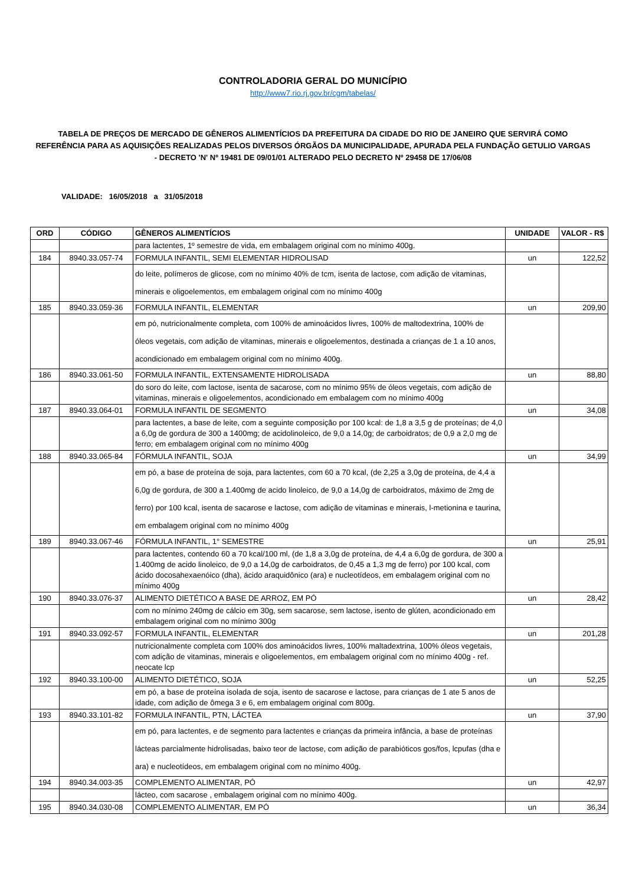CONTROLADORIA GERAL DO MUNICÍPIO
http://www7.rio.rj.gov.br/cgm/tabelas/
TABELA DE PREÇOS DE MERCADO DE GÊNEROS ALIMENTÍCIOS DA PREFEITURA DA CIDADE DO RIO DE JANEIRO QUE SERVIRÁ COMO REFERÊNCIA PARA AS AQUISIÇÕES REALIZADAS PELOS DIVERSOS ÓRGÃOS DA MUNICIPALIDADE, APURADA PELA FUNDAÇÃO GETULIO VARGAS - DECRETO 'N' Nº 19481 DE 09/01/01 ALTERADO PELO DECRETO Nº 29458 DE 17/06/08
VALIDADE: 16/05/2018 a 31/05/2018
| ORD | CÓDIGO | GÊNEROS ALIMENTÍCIOS | UNIDADE | VALOR - R$ |
| --- | --- | --- | --- | --- |
| | | para lactentes, 1º semestre de vida, em embalagem original com no mínimo 400g. | | |
| 184 | 8940.33.057-74 | FORMULA INFANTIL, SEMI ELEMENTAR HIDROLISAD | un | 122,52 |
| | | do leite, polímeros de glicose, com no mínimo 40% de tcm, isenta de lactose, com adição de vitaminas, minerais e oligoelementos, em embalagem original com no mínimo 400g | | |
| 185 | 8940.33.059-36 | FORMULA INFANTIL, ELEMENTAR | un | 209,90 |
| | | em pó, nutricionalmente completa, com 100% de aminoácidos livres, 100% de maltodextrina, 100% de óleos vegetais, com adição de vitaminas, minerais e oligoelementos, destinada a crianças de 1 a 10 anos, acondicionado em embalagem original com no mínimo 400g. | | |
| 186 | 8940.33.061-50 | FORMULA INFANTIL, EXTENSAMENTE HIDROLISADA | un | 88,80 |
| | | do soro do leite, com lactose, isenta de sacarose, com no mínimo 95% de óleos vegetais, com adição de vitaminas, minerais e oligoelementos, acondicionado em embalagem com no mínimo 400g | | |
| 187 | 8940.33.064-01 | FORMULA INFANTIL DE SEGMENTO | un | 34,08 |
| | | para lactentes, a base de leite, com a seguinte composição por 100 kcal: de 1,8 a 3,5 g de proteínas; de 4,0 a 6,0g de gordura de 300 a 1400mg; de acidolinoleico, de 9,0 a 14,0g; de carboidratos; de 0,9 a 2,0 mg de ferro; em embalagem original com no mínimo 400g | | |
| 188 | 8940.33.065-84 | FÓRMULA INFANTIL, SOJA | un | 34,99 |
| | | em pó, a base de proteína de soja, para lactentes, com 60 a 70 kcal, (de 2,25 a 3,0g de proteína, de 4,4 a 6,0g de gordura, de 300 a 1.400mg de acido linoleico, de 9,0 a 14,0g de carboidratos, máximo de 2mg de ferro) por 100 kcal, isenta de sacarose e lactose, com adição de vitaminas e minerais, l-metionina e taurina, em embalagem original com no mínimo 400g | | |
| 189 | 8940.33.067-46 | FÓRMULA INFANTIL, 1° SEMESTRE | un | 25,91 |
| | | para lactentes, contendo 60 a 70 kcal/100 ml, (de 1,8 a 3,0g de proteína, de 4,4 a 6,0g de gordura, de 300 a 1.400mg de acido linoleico, de 9,0 a 14,0g de carboidratos, de 0,45 a 1,3 mg de ferro) por 100 kcal, com ácido docosahexaenóico (dha), ácido araquidônico (ara) e nucleotídeos, em embalagem original com no mínimo 400g | | |
| 190 | 8940.33.076-37 | ALIMENTO DIETÉTICO A BASE DE ARROZ, EM PÓ | un | 28,42 |
| | | com no mínimo 240mg de cálcio em 30g, sem sacarose, sem lactose, isento de glúten, acondicionado em embalagem original com no mínimo 300g | | |
| 191 | 8940.33.092-57 | FORMULA INFANTIL, ELEMENTAR | un | 201,28 |
| | | nutricionalmente completa com 100% dos aminoácidos livres, 100% maltadextrina, 100% óleos vegetais, com adição de vitaminas, minerais e oligoelementos, em embalagem original com no mínimo 400g - ref. neocate lcp | | |
| 192 | 8940.33.100-00 | ALIMENTO DIETÉTICO, SOJA | un | 52,25 |
| | | em pó, a base de proteína isolada de soja, isento de sacarose e lactose, para crianças de 1 ate 5 anos de idade, com adição de ômega 3 e 6, em embalagem original com 800g. | | |
| 193 | 8940.33.101-82 | FORMULA INFANTIL, PTN, LÁCTEA | un | 37,90 |
| | | em pó, para lactentes, e de segmento para lactentes e crianças da primeira infância, a base de proteínas lácteas parcialmente hidrolisadas, baixo teor de lactose, com adição de parabióticos gos/fos, lcpufas (dha e ara) e nucleotídeos, em embalagem original com no mínimo 400g. | | |
| 194 | 8940.34.003-35 | COMPLEMENTO ALIMENTAR, PÓ | un | 42,97 |
| | | lácteo, com sacarose , embalagem original com no mínimo 400g. | | |
| 195 | 8940.34.030-08 | COMPLEMENTO ALIMENTAR, EM PÓ | un | 36,34 |